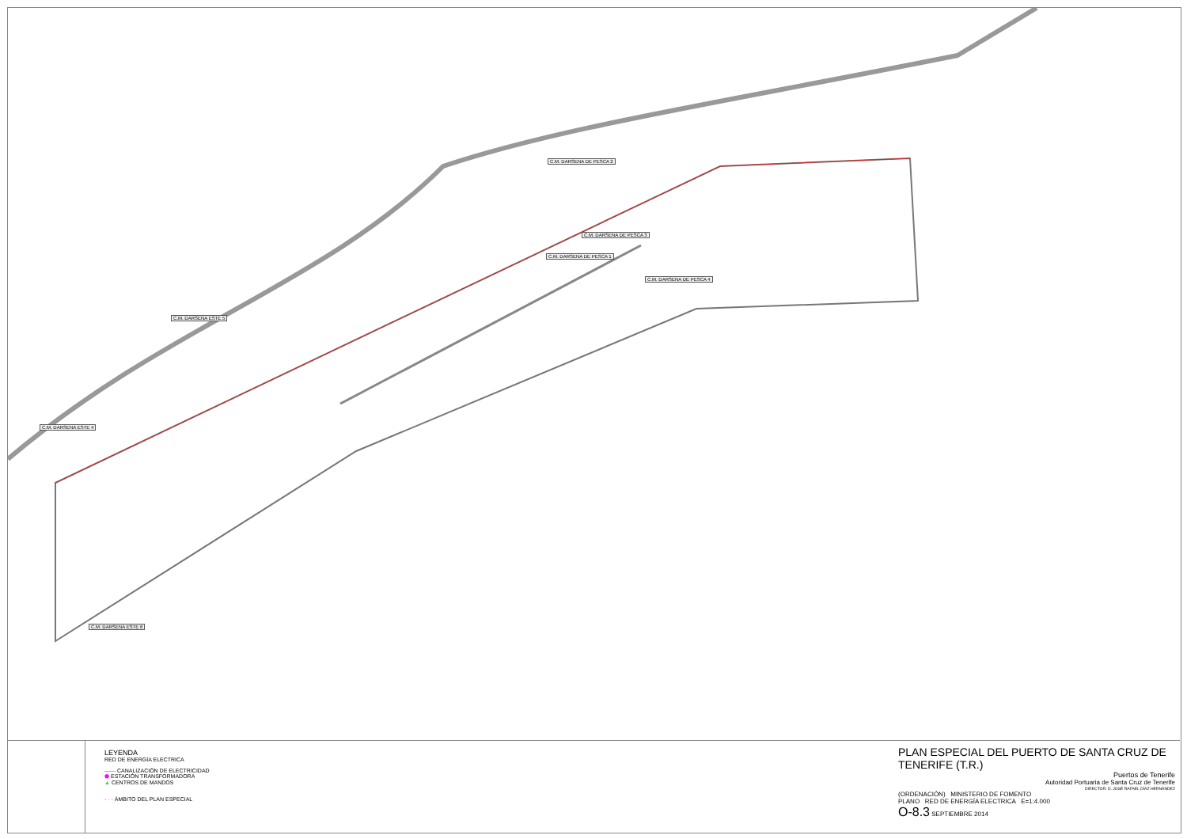C.M. DARSENA DE PESCA 2
C.M. DARSENA DE PESCA 3
C.M. DARSENA DE PESCA 1
C.M. DARSENA DE PESCA 4
C.M. DARSENA ESTE 5
C.M. DARSENA ESTE 4
C.M. DARSENA ESTE 6
LEYENDA
RED DE ENERGÍA ELECTRICA
—— CANALIZACIÓN DE ELECTRICIDAD
⬟ ESTACIÓN TRANSFORMADORA
▲ CENTROS DE MANDOS
- · - ÁMBITO DEL PLAN ESPECIAL
PLAN ESPECIAL DEL PUERTO DE SANTA CRUZ DE TENERIFE (T.R.)
Puertos de Tenerife
Autoridad Portuaria de Santa Cruz de Tenerife
DIRECTOR: D. JOSÉ RAFAEL DÍAZ HERNÁNDEZ
(ORDENACIÓN) MINISTERIO DE FOMENTO
PLANO RED DE ENERGÍA ELECTRICA E=1:4.000
O-8.3 SEPTIEMBRE 2014